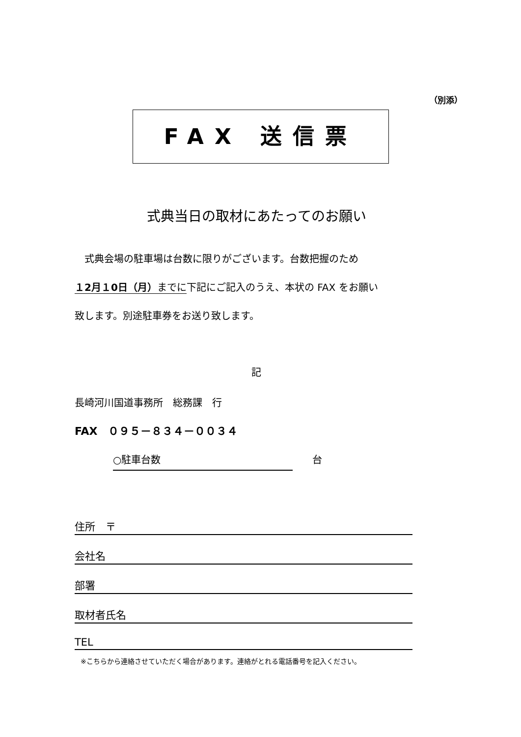（別添）
FAX 送信票
式典当日の取材にあたってのお願い
　式典会場の駐車場は台数に限りがございます。台数把握のため
１2月１0日（月）までに下記にご記入のうえ、本状の FAX をお願い
致します。別途駐車券をお送り致します。
記
長崎河川国道事務所　総務課　行
FAX　０９５－８３４－００３４
○駐車台数　　台
住所　〒
会社名
部署
取材者氏名
TEL
※こちらから連絡させていただく場合があります。連絡がとれる電話番号を記入ください。